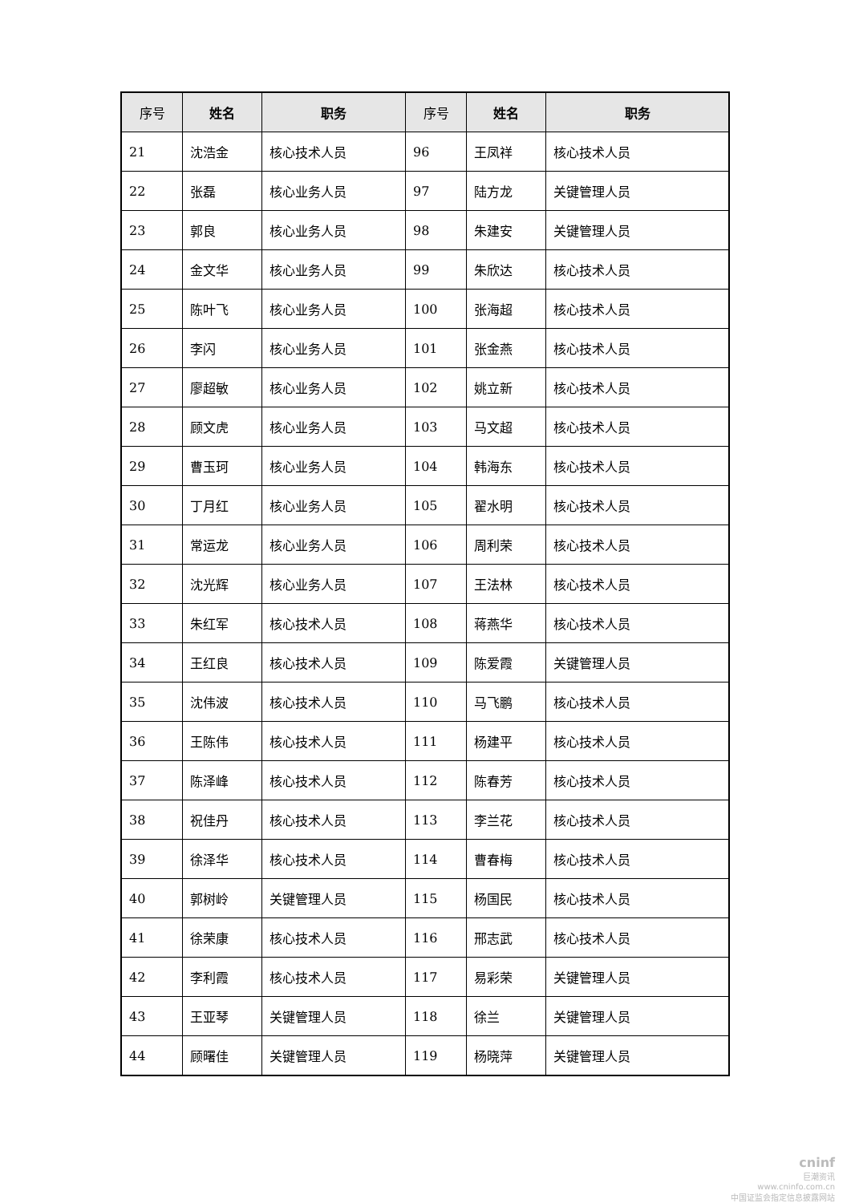| 序号 | 姓名 | 职务 | 序号 | 姓名 | 职务 |
| --- | --- | --- | --- | --- | --- |
| 21 | 沈浩金 | 核心技术人员 | 96 | 王凤祥 | 核心技术人员 |
| 22 | 张磊 | 核心业务人员 | 97 | 陆方龙 | 关键管理人员 |
| 23 | 郭良 | 核心业务人员 | 98 | 朱建安 | 关键管理人员 |
| 24 | 金文华 | 核心业务人员 | 99 | 朱欣达 | 核心技术人员 |
| 25 | 陈叶飞 | 核心业务人员 | 100 | 张海超 | 核心技术人员 |
| 26 | 李闪 | 核心业务人员 | 101 | 张金燕 | 核心技术人员 |
| 27 | 廖超敏 | 核心业务人员 | 102 | 姚立新 | 核心技术人员 |
| 28 | 顾文虎 | 核心业务人员 | 103 | 马文超 | 核心技术人员 |
| 29 | 曹玉珂 | 核心业务人员 | 104 | 韩海东 | 核心技术人员 |
| 30 | 丁月红 | 核心业务人员 | 105 | 翟水明 | 核心技术人员 |
| 31 | 常运龙 | 核心业务人员 | 106 | 周利荣 | 核心技术人员 |
| 32 | 沈光辉 | 核心业务人员 | 107 | 王法林 | 核心技术人员 |
| 33 | 朱红军 | 核心技术人员 | 108 | 蒋燕华 | 核心技术人员 |
| 34 | 王红良 | 核心技术人员 | 109 | 陈爱霞 | 关键管理人员 |
| 35 | 沈伟波 | 核心技术人员 | 110 | 马飞鹏 | 核心技术人员 |
| 36 | 王陈伟 | 核心技术人员 | 111 | 杨建平 | 核心技术人员 |
| 37 | 陈泽峰 | 核心技术人员 | 112 | 陈春芳 | 核心技术人员 |
| 38 | 祝佳丹 | 核心技术人员 | 113 | 李兰花 | 核心技术人员 |
| 39 | 徐泽华 | 核心技术人员 | 114 | 曹春梅 | 核心技术人员 |
| 40 | 郭树岭 | 关键管理人员 | 115 | 杨国民 | 核心技术人员 |
| 41 | 徐荣康 | 核心技术人员 | 116 | 邢志武 | 核心技术人员 |
| 42 | 李利霞 | 核心技术人员 | 117 | 易彩荣 | 关键管理人员 |
| 43 | 王亚琴 | 关键管理人员 | 118 | 徐兰 | 关键管理人员 |
| 44 | 顾曙佳 | 关键管理人员 | 119 | 杨晓萍 | 关键管理人员 |
cninf
巨潮资讯
www.cninfo.com.cn
中国证监会指定信息披露网站